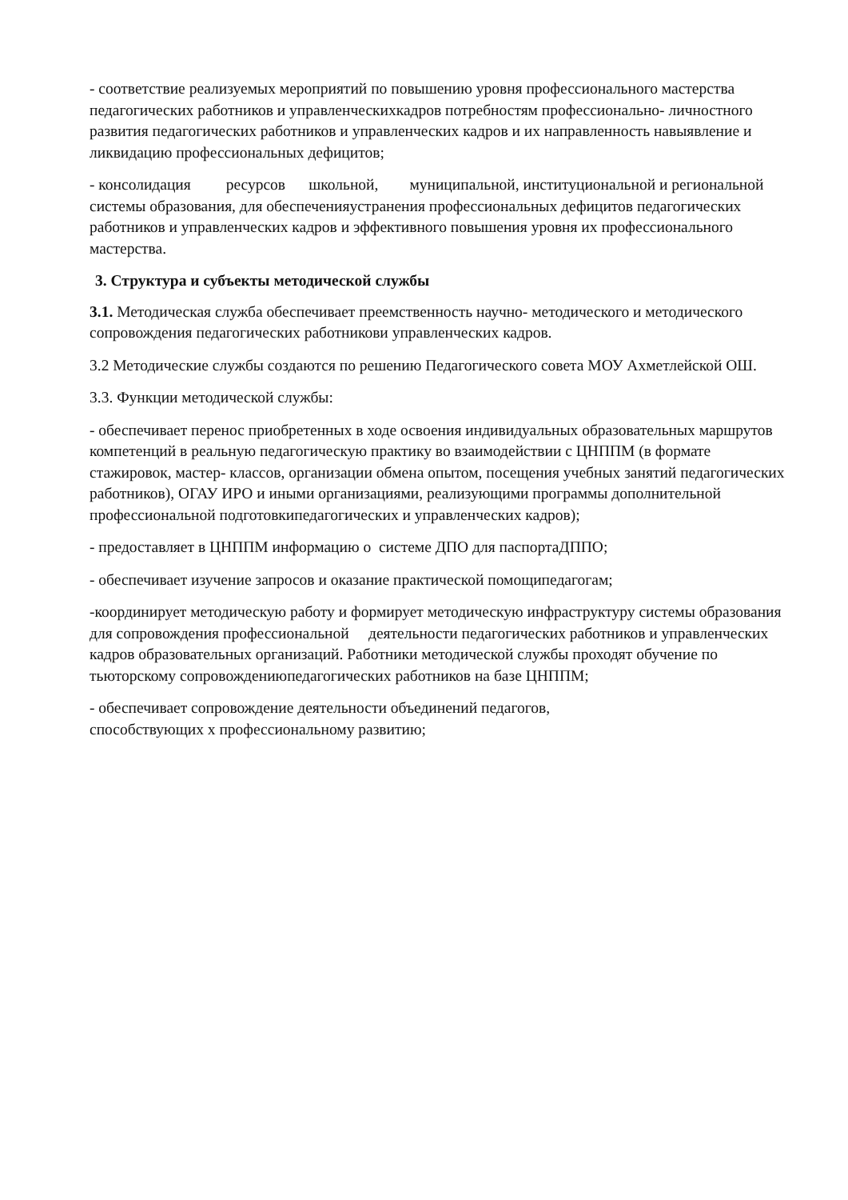- соответствие реализуемых мероприятий по повышению уровня профессионального мастерства педагогических работников и управленческихкадров потребностям профессионально- личностного развития педагогических работников и управленческих кадров и их направленность навыявление и ликвидацию профессиональных дефицитов;
- консолидация ресурсов школьной, муниципальной, институциональной и региональной системы образования, для обеспеченияустранения профессиональных дефицитов педагогических работников и управленческих кадров и эффективного повышения уровня их профессионального мастерства.
3. Структура и субъекты методической службы
3.1. Методическая служба обеспечивает преемственность научно- методического и методического сопровождения педагогических работникови управленческих кадров.
3.2 Методические службы создаются по решению Педагогического совета МОУ Ахметлейской ОШ.
3.3. Функции методической службы:
- обеспечивает перенос приобретенных в ходе освоения индивидуальных образовательных маршрутов компетенций в реальную педагогическую практику во взаимодействии с ЦНППМ (в формате стажировок, мастер- классов, организации обмена опытом, посещения учебных занятий педагогических работников), ОГАУ ИРО и иными организациями, реализующими программы дополнительной профессиональной подготовкипедагогических и управленческих кадров);
- предоставляет в ЦНППМ информацию о системе ДПО для паспортаДППО;
- обеспечивает изучение запросов и оказание практической помощипедагогам;
-координирует методическую работу и формирует методическую инфраструктуру системы образования для сопровождения профессиональной деятельности педагогических работников и управленческих кадров образовательных организаций. Работники методической службы проходят обучение по тьюторскому сопровождениюпедагогических работников на базе ЦНППМ;
- обеспечивает сопровождение деятельности объединений педагогов,
способствующих х профессиональному развитию;